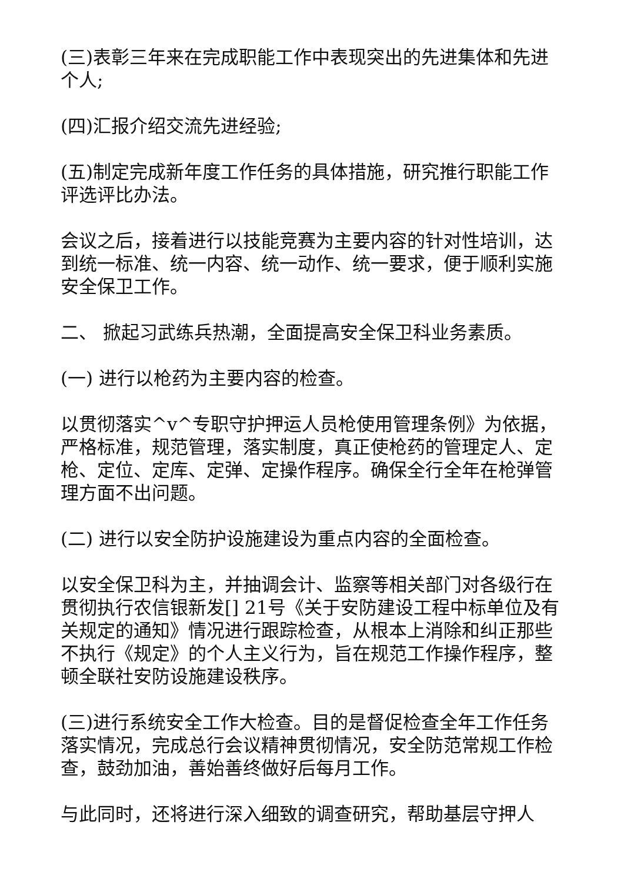(三)表彰三年来在完成职能工作中表现突出的先进集体和先进个人;
(四)汇报介绍交流先进经验;
(五)制定完成新年度工作任务的具体措施，研究推行职能工作评选评比办法。
会议之后，接着进行以技能竞赛为主要内容的针对性培训，达到统一标准、统一内容、统一动作、统一要求，便于顺利实施安全保卫工作。
二、 掀起习武练兵热潮，全面提高安全保卫科业务素质。
(一) 进行以枪药为主要内容的检查。
以贯彻落实^v^专职守护押运人员枪使用管理条例》为依据，严格标准，规范管理，落实制度，真正使枪药的管理定人、定枪、定位、定库、定弹、定操作程序。确保全行全年在枪弹管理方面不出问题。
(二) 进行以安全防护设施建设为重点内容的全面检查。
以安全保卫科为主，并抽调会计、监察等相关部门对各级行在贯彻执行农信银新发[] 21号《关于安防建设工程中标单位及有关规定的通知》情况进行跟踪检查，从根本上消除和纠正那些不执行《规定》的个人主义行为，旨在规范工作操作程序，整顿全联社安防设施建设秩序。
(三)进行系统安全工作大检查。目的是督促检查全年工作任务落实情况，完成总行会议精神贯彻情况，安全防范常规工作检查，鼓劲加油，善始善终做好后每月工作。
与此同时，还将进行深入细致的调查研究，帮助基层守押人